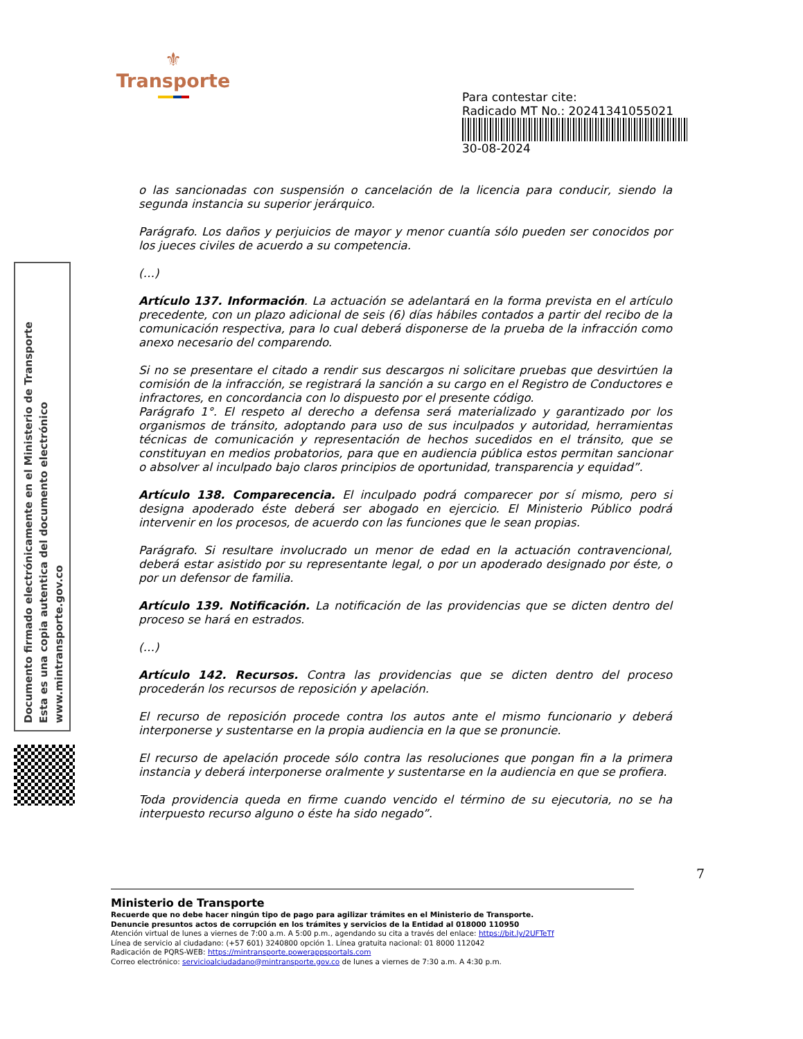⚜
Transporte
Para contestar cite:
Radicado MT No.: 20241341055021
30-08-2024
Documento firmado electrónicamente en el Ministerio de Transporte
Esta es una copia autentica del documento electrónico
www.mintransporte.gov.co
o las sancionadas con suspensión o cancelación de la licencia para conducir, siendo la segunda instancia su superior jerárquico.
Parágrafo. Los daños y perjuicios de mayor y menor cuantía sólo pueden ser conocidos por los jueces civiles de acuerdo a su competencia.
(…)
Artículo 137. Información. La actuación se adelantará en la forma prevista en el artículo precedente, con un plazo adicional de seis (6) días hábiles contados a partir del recibo de la comunicación respectiva, para lo cual deberá disponerse de la prueba de la infracción como anexo necesario del comparendo.
Si no se presentare el citado a rendir sus descargos ni solicitare pruebas que desvirtúen la comisión de la infracción, se registrará la sanción a su cargo en el Registro de Conductores e infractores, en concordancia con lo dispuesto por el presente código.
Parágrafo 1°. El respeto al derecho a defensa será materializado y garantizado por los organismos de tránsito, adoptando para uso de sus inculpados y autoridad, herramientas técnicas de comunicación y representación de hechos sucedidos en el tránsito, que se constituyan en medios probatorios, para que en audiencia pública estos permitan sancionar o absolver al inculpado bajo claros principios de oportunidad, transparencia y equidad”.
Artículo 138. Comparecencia. El inculpado podrá comparecer por sí mismo, pero si designa apoderado éste deberá ser abogado en ejercicio. El Ministerio Público podrá intervenir en los procesos, de acuerdo con las funciones que le sean propias.
Parágrafo. Si resultare involucrado un menor de edad en la actuación contravencional, deberá estar asistido por su representante legal, o por un apoderado designado por éste, o por un defensor de familia.
Artículo 139. Notificación. La notificación de las providencias que se dicten dentro del proceso se hará en estrados.
(…)
Artículo 142. Recursos. Contra las providencias que se dicten dentro del proceso procederán los recursos de reposición y apelación.
El recurso de reposición procede contra los autos ante el mismo funcionario y deberá interponerse y sustentarse en la propia audiencia en la que se pronuncie.
El recurso de apelación procede sólo contra las resoluciones que pongan fin a la primera instancia y deberá interponerse oralmente y sustentarse en la audiencia en que se profiera.
Toda providencia queda en firme cuando vencido el término de su ejecutoria, no se ha interpuesto recurso alguno o éste ha sido negado”.
7
Ministerio de Transporte
Recuerde que no debe hacer ningún tipo de pago para agilizar trámites en el Ministerio de Transporte.
Denuncie presuntos actos de corrupción en los trámites y servicios de la Entidad al 018000 110950
Atención virtual de lunes a viernes de 7:00 a.m. A 5:00 p.m., agendando su cita a través del enlace: https://bit.ly/2UFTeTf
Línea de servicio al ciudadano: (+57 601) 3240800 opción 1. Línea gratuita nacional: 01 8000 112042
Radicación de PQRS-WEB: https://mintransporte.powerappsportals.com
Correo electrónico: servicioalciudadano@mintransporte.gov.co de lunes a viernes de 7:30 a.m. A 4:30 p.m.